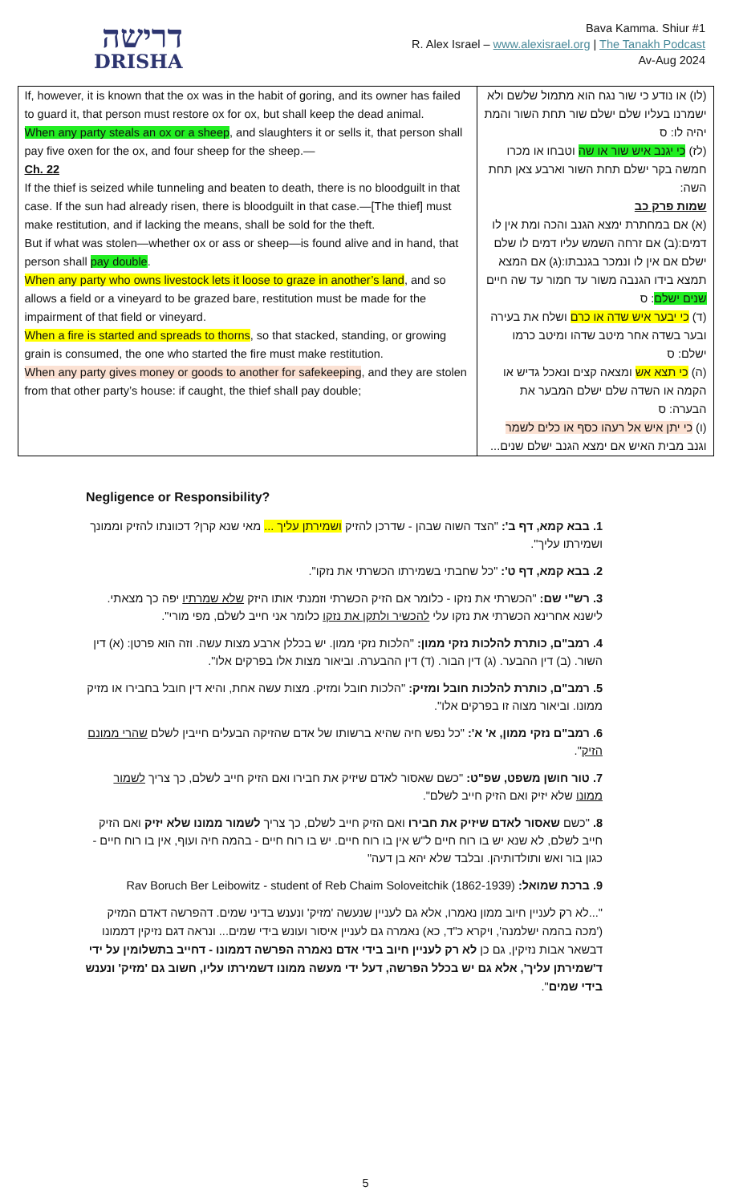דרישה
DRISHA
Bava Kamma. Shiur #1
R. Alex Israel – www.alexisrael.org | The Tanakh Podcast
Av-Aug 2024
| If, however, it is known that the ox was in the habit of goring, and its owner has failed to guard it, that person must restore ox for ox, but shall keep the dead animal. When any party steals an ox or a sheep , and slaughters it or sells it, that person shall pay five oxen for the ox, and four sheep for the sheep.— Ch. 22 If the thief is seized while tunneling and beaten to death, there is no bloodguilt in that case. If the sun had already risen, there is bloodguilt in that case.—[The thief] must make restitution, and if lacking the means, shall be sold for the theft. But if what was stolen—whether ox or ass or sheep—is found alive and in hand, that person shall pay double . When any party who owns livestock lets it loose to graze in another’s land , and so allows a field or a vineyard to be grazed bare, restitution must be made for the impairment of that field or vineyard. When a fire is started and spreads to thorns , so that stacked, standing, or growing grain is consumed, the one who started the fire must make restitution. When any party gives money or goods to another for safekeeping , and they are stolen from that other party’s house: if caught, the thief shall pay double; | (לו) או נודע כי שור נגח הוא מתמול שלשם ולא ישמרנו בעליו שלם ישלם שור תחת השור והמת יהיה לו: ס (לז) כי יגנב איש שור או שה וטבחו או מכרו חמשה בקר ישלם תחת השור וארבע צאן תחת השה: שמות פרק כב (א) אם במחתרת ימצא הגנב והכה ומת אין לו דמים:(ב) אם זרחה השמש עליו דמים לו שלם ישלם אם אין לו ונמכר בגנבתו:(ג) אם המצא תמצא בידו הגנבה משור עד חמור עד שה חיים שנים ישלם : ס (ד) כי יבער איש שדה או כרם ושלח את בעירה ובער בשדה אחר מיטב שדהו ומיטב כרמו ישלם: ס (ה) כי תצא אש ומצאה קצים ונאכל גדיש או הקמה או השדה שלם ישלם המבער את הבערה: ס (ו) כי יתן איש אל רעהו כסף או כלים לשמר וגנב מבית האיש אם ימצא הגנב ישלם שנים... |
Negligence or Responsibility?
1. בבא קמא, דף ב': "הצד השוה שבהן - שדרכן להזיק ושמירתן עליך ... מאי שנא קרן? דכוונתו להזיק וממונך ושמירתו עליך".
2. בבא קמא, דף ט': "כל שחבתי בשמירתו הכשרתי את נזקו".
3. רש"י שם: "הכשרתי את נזקו - כלומר אם הזיק הכשרתי וזמנתי אותו היזק שלא שמרתיו יפה כך מצאתי. לישנא אחרינא הכשרתי את נזקו עלי להכשיר ולתקן את נזקו כלומר אני חייב לשלם, מפי מורי".
4. רמב"ם, כותרת להלכות נזקי ממון: "הלכות נזקי ממון. יש בכללן ארבע מצות עשה. וזה הוא פרטן: (א) דין השור. (ב) דין ההבער. (ג) דין הבור. (ד) דין ההבערה. וביאור מצות אלו בפרקים אלו".
5. רמב"ם, כותרת להלכות חובל ומזיק: "הלכות חובל ומזיק. מצות עשה אחת, והיא דין חובל בחבירו או מזיק ממונו. וביאור מצוה זו בפרקים אלו".
6. רמב"ם נזקי ממון, א' א': "כל נפש חיה שהיא ברשותו של אדם שהזיקה הבעלים חייבין לשלם שהרי ממונם הזיק".
7. טור חושן משפט, שפ"ט: "כשם שאסור לאדם שיזיק את חבירו ואם הזיק חייב לשלם, כך צריך לשמור ממונו שלא יזיק ואם הזיק חייב לשלם".
8. "כשם שאסור לאדם שיזיק את חבירו ואם הזיק חייב לשלם, כך צריך לשמור ממונו שלא יזיק ואם הזיק חייב לשלם, לא שנא יש בו רוח חיים ל"ש אין בו רוח חיים. יש בו רוח חיים - בהמה חיה ועוף, אין בו רוח חיים - כגון בור ואש ותולדותיהן. ובלבד שלא יהא בן דעה"
9. ברכת שמואל: Rav Boruch Ber Leibowitz - student of Reb Chaim Soloveitchik (1862-1939)
"...לא רק לעניין חיוב ממון נאמרו, אלא גם לעניין שנעשה 'מזיק' ונענש בדיני שמים. דהפרשה דאדם המזיק ('מכה בהמה ישלמנה', ויקרא כ"ד, כא) נאמרה גם לעניין איסור ועונש בידי שמים... ונראה דגם נזיקין דממונו דבשאר אבות נזיקין, גם כן לא רק לעניין חיוב בידי אדם נאמרה הפרשה דממונו - דחייב בתשלומין על ידי ד'שמירתן עליך', אלא גם יש בכלל הפרשה, דעל ידי מעשה ממונו דשמירתו עליו, חשוב גם 'מזיק' ונענש בידי שמים".
5